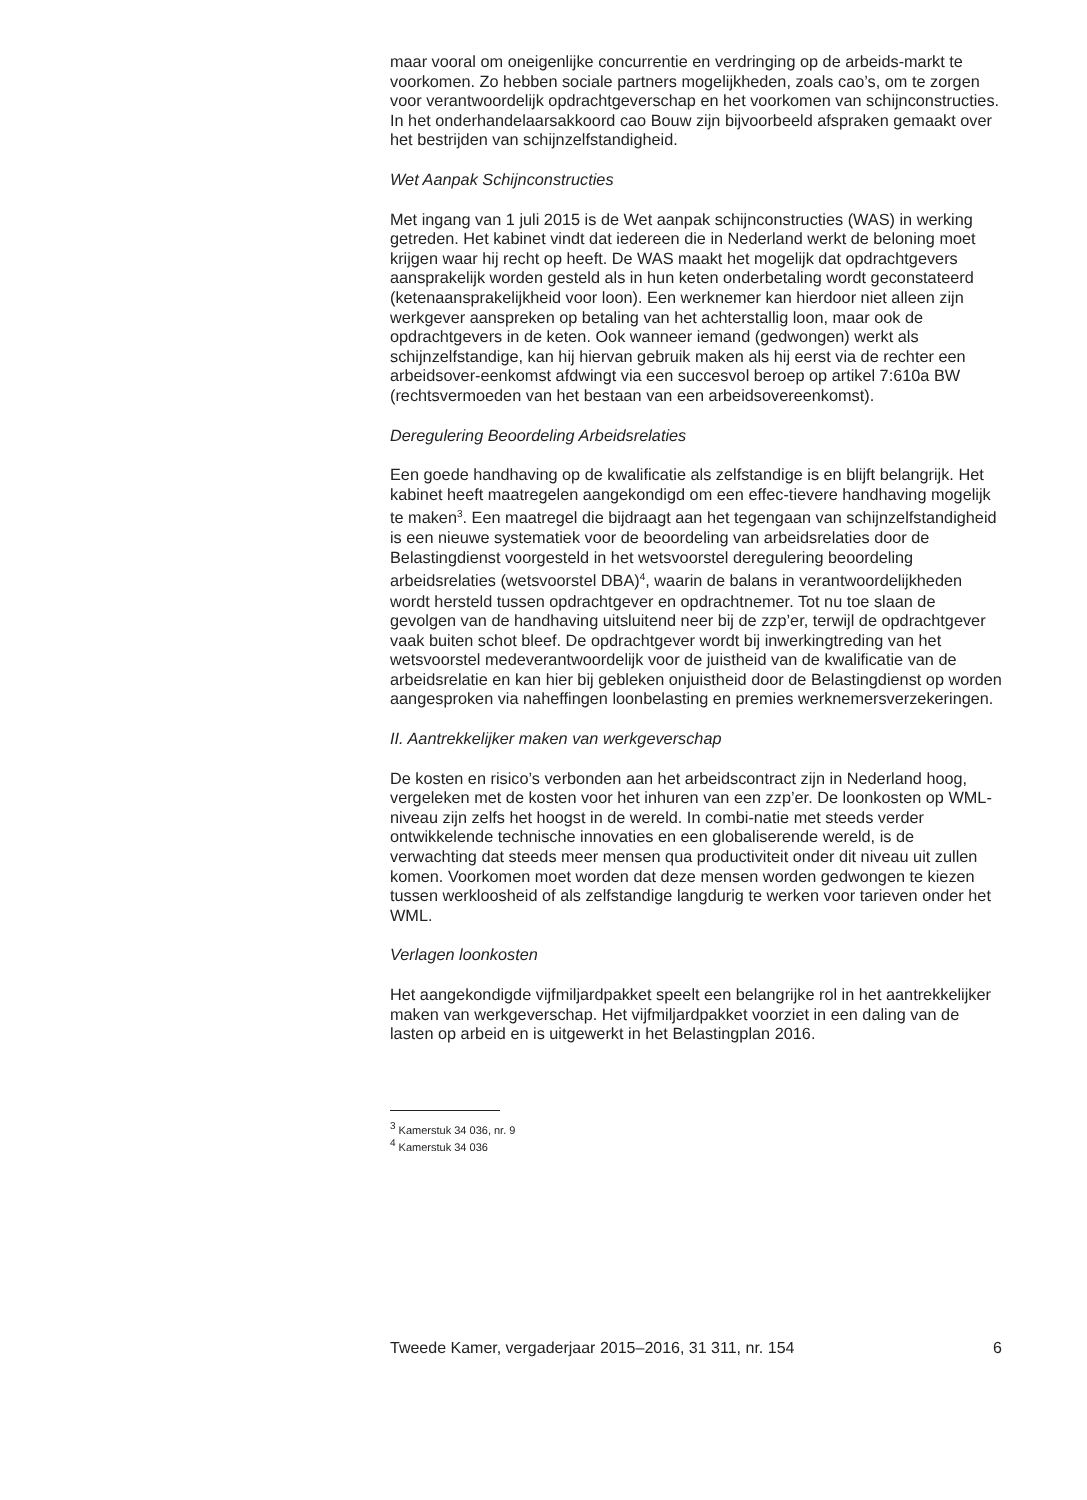maar vooral om oneigenlijke concurrentie en verdringing op de arbeids-markt te voorkomen. Zo hebben sociale partners mogelijkheden, zoals cao’s, om te zorgen voor verantwoordelijk opdrachtgeverschap en het voorkomen van schijnconstructies. In het onderhandelaarsakkoord cao Bouw zijn bijvoorbeeld afspraken gemaakt over het bestrijden van schijnzelfstandigheid.
Wet Aanpak Schijnconstructies
Met ingang van 1 juli 2015 is de Wet aanpak schijnconstructies (WAS) in werking getreden. Het kabinet vindt dat iedereen die in Nederland werkt de beloning moet krijgen waar hij recht op heeft. De WAS maakt het mogelijk dat opdrachtgevers aansprakelijk worden gesteld als in hun keten onderbetaling wordt geconstateerd (ketenaansprakelijkheid voor loon). Een werknemer kan hierdoor niet alleen zijn werkgever aanspreken op betaling van het achterstallig loon, maar ook de opdrachtgevers in de keten. Ook wanneer iemand (gedwongen) werkt als schijnzelfstandige, kan hij hiervan gebruik maken als hij eerst via de rechter een arbeidsover-eenkomst afdwingt via een succesvol beroep op artikel 7:610a BW (rechtsvermoeden van het bestaan van een arbeidsovereenkomst).
Deregulering Beoordeling Arbeidsrelaties
Een goede handhaving op de kwalificatie als zelfstandige is en blijft belangrijk. Het kabinet heeft maatregelen aangekondigd om een effec-tievere handhaving mogelijk te maken<sup>3</sup>. Een maatregel die bijdraagt aan het tegengaan van schijnzelfstandigheid is een nieuwe systematiek voor de beoordeling van arbeidsrelaties door de Belastingdienst voorgesteld in het wetsvoorstel deregulering beoordeling arbeidsrelaties (wetsvoorstel DBA)<sup>4</sup>, waarin de balans in verantwoordelijkheden wordt hersteld tussen opdrachtgever en opdrachtnemer. Tot nu toe slaan de gevolgen van de handhaving uitsluitend neer bij de zzp’er, terwijl de opdrachtgever vaak buiten schot bleef. De opdrachtgever wordt bij inwerkingtreding van het wetsvoorstel medeverantwoordelijk voor de juistheid van de kwalificatie van de arbeidsrelatie en kan hier bij gebleken onjuistheid door de Belastingdienst op worden aangesproken via naheffingen loonbelasting en premies werknemersverzekeringen.
II. Aantrekkelijker maken van werkgeverschap
De kosten en risico’s verbonden aan het arbeidscontract zijn in Nederland hoog, vergeleken met de kosten voor het inhuren van een zzp’er. De loonkosten op WML-niveau zijn zelfs het hoogst in de wereld. In combi-natie met steeds verder ontwikkelende technische innovaties en een globaliserende wereld, is de verwachting dat steeds meer mensen qua productiviteit onder dit niveau uit zullen komen. Voorkomen moet worden dat deze mensen worden gedwongen te kiezen tussen werkloosheid of als zelfstandige langdurig te werken voor tarieven onder het WML.
Verlagen loonkosten
Het aangekondigde vijfmiljardpakket speelt een belangrijke rol in het aantrekkelijker maken van werkgeverschap. Het vijfmiljardpakket voorziet in een daling van de lasten op arbeid en is uitgewerkt in het Belastingplan 2016.
<sup>3</sup> Kamerstuk 34 036, nr. 9
<sup>4</sup> Kamerstuk 34 036
Tweede Kamer, vergaderjaar 2015–2016, 31 311, nr. 154 6